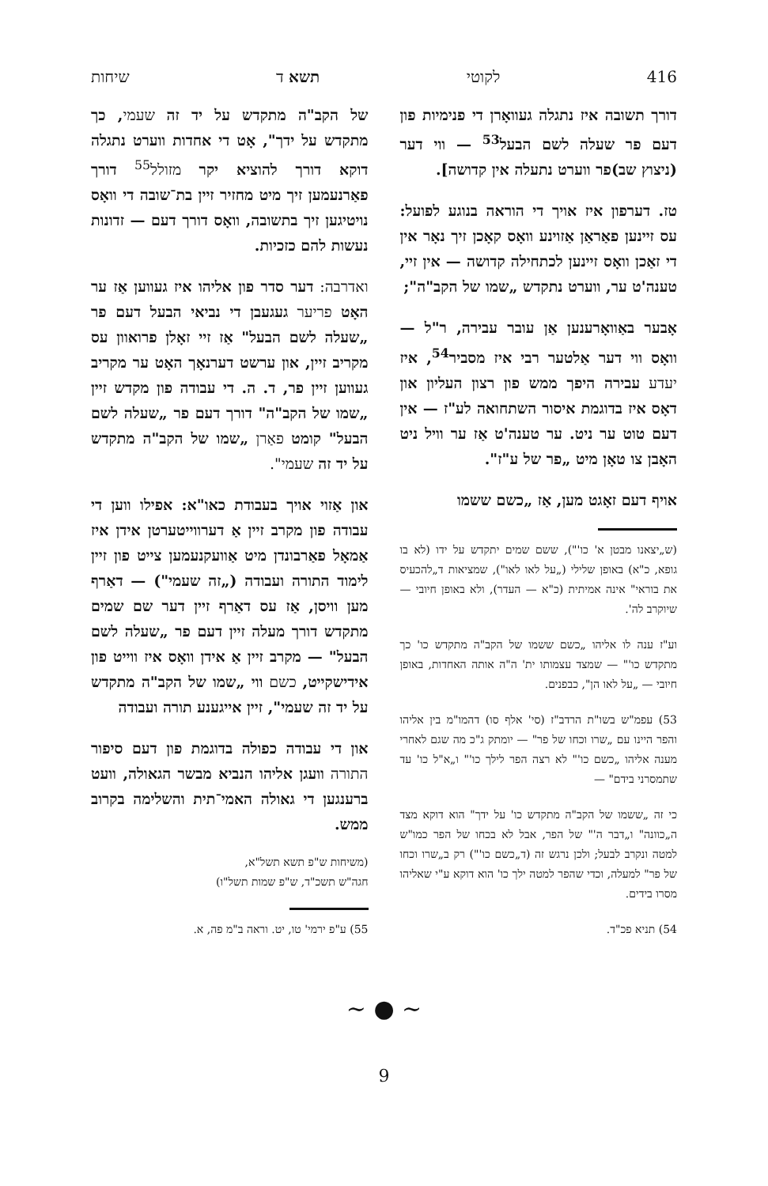416 לקוטי תשא ד שיחות
דורך תשובה איז נתגלה געוואָרן די פנימיות פון דעם פר שעלה לשם הבעל<sup>53</sup> — ווי דער (ניצוץ שב)פר ווערט נתעלה אין קדושה].
טז. דערפון איז אויך די הוראה בנוגע לפועל: עס זיינען פאַראַן אַזוינע וואָס קאָכן זיך נאָר אין די זאַכן וואָס זיינען לכתחילה קדושה — אין זיי, טענה'ט ער, ווערט נתקדש „שמו של הקב"ה";
אָבער באַוואָרענען אַן עובר עבירה, ר"ל — וואָס ווי דער אַלטער רבי איז מסביר<sup>54</sup>, איז יעדע עבירה היפך ממש פון רצון העליון און דאָס איז בדוגמת איסור השתחואה לע"ז — אין דעם טוט ער ניט. ער טענה'ט אַז ער וויל ניט האָבן צו טאָן מיט „פר של ע"ז".
אויף דעם זאָגט מען, אַז „כשם ששמו
(ש„יצאנו מבטן א' כו'"), ששם שמים יתקדש על ידו (לא בו גופא, כ"א) באופן שלילי („על לאו לאו"), שמציאות ד„להכעיס את בוראי" אינה אמיתית (כ"א — העדר), ולא באופן חיובי — שיוקרב לה'.
וע"ז ענה לו אליהו „כשם ששמו של הקב"ה מתקדש כו' כך מתקדש כו'" — שמצד עצמותו ית' ה"ה אותה האחדות, באופן חיובי — „על לאו הן", כבפנים.
53) עפמ"ש בשו"ת הרדב"ז (סי' אלף סו) דהמו"מ בין אליהו והפר היינו עם „שרו וכחו של פר" — יומתק ג"כ מה שגם לאחרי מענה אליהו „כשם כו'" לא רצה הפר לילך כו'" ו„א"ל כו' עד שתמסרני בידם" —
כי זה „ששמו של הקב"ה מתקדש כו' על ידך" הוא דוקא מצד ה„כוונה" ו„דבר ה'" של הפר, אבל לא בכחו של הפר כמו"ש למטה ונקרב לבעל; ולכן נרגש זה (ד„כשם כו'") רק ב„שרו וכחו של פר" למעלה, וכדי שהפר למטה ילך כו' הוא דוקא ע"י שאליהו מסרו בידים.
54) תניא פכ"ד.
של הקב"ה מתקדש על יד זה שעמי, כך מתקדש על ידך", אָט די אחדות ווערט נתגלה דוקא דורך להוציא יקר מזולל<sup>55</sup> דורך פאַרנעמען זיך מיט מחזיר זיין בת־שובה די וואָס נויטיגען זיך בתשובה, וואָס דורך דעם — זדונות נעשות להם כזכיות.
ואדרבה: דער סדר פון אליהו איז געווען אַז ער האָט פריער געגעבן די נביאי הבעל דעם פר „שעלה לשם הבעל" אַז זיי זאָלן פרואוון עס מקריב זיין, און ערשט דערנאָך האָט ער מקריב געווען זיין פר, ד. ה. די עבודה פון מקדש זיין „שמו של הקב"ה" דורך דעם פר „שעלה לשם הבעל" קומט פאַרן „שמו של הקב"ה מתקדש על יד זה שעמי".
און אַזוי אויך בעבודת כאו"א: אפילו ווען די עבודה פון מקרב זיין אַ דערווייטערטן אידן איז אַמאָל פאַרבונדן מיט אַוועקנעמען צייט פון זיין לימוד התורה ועבודה („זה שעמי") — דאַרף מען וויסן, אַז עס דאַרף זיין דער שם שמים מתקדש דורך מעלה זיין דעם פר „שעלה לשם הבעל" — מקרב זיין אַ אידן וואָס איז ווייט פון אידישקייט, כשם ווי „שמו של הקב"ה מתקדש על יד זה שעמי", זיין אייגענע תורה ועבודה
און די עבודה כפולה בדוגמת פון דעם סיפור התורה וועגן אליהו הנביא מבשר הגאולה, וועט ברענגען די גאולה האמי־תית והשלימה בקרוב ממש.
(משיחות ש"פ תשא תשל"א,
חגה"ש תשכ"ד, ש"פ שמות תשל"ו)
55) ע"פ ירמי' טו, יט. וראה ב"מ פה, א.
∽ ● ∽
9